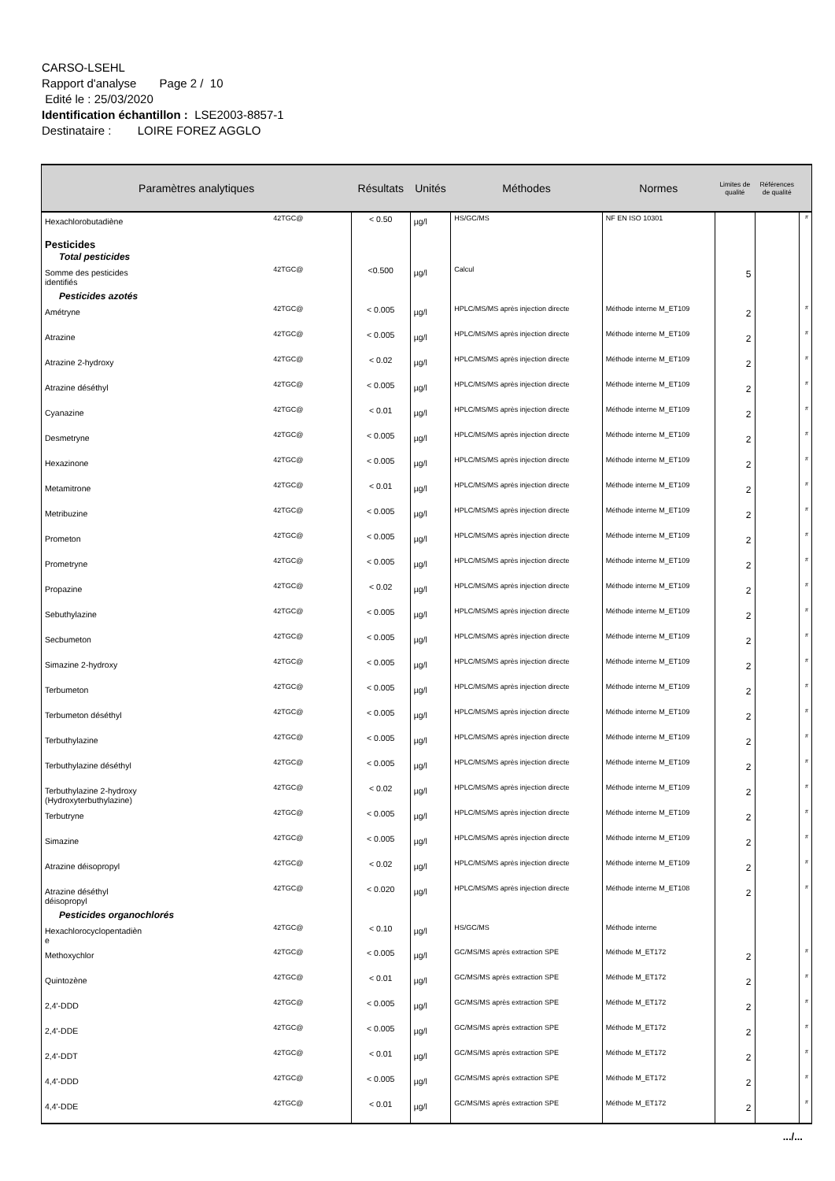CARSO-LSEHL
Rapport d'analyse Page 2 / 10
Edité le : 25/03/2020
Identification échantillon : LSE2003-8857-1
Destinataire : LOIRE FOREZ AGGLO
| Paramètres analytiques | | Résultats | Unités | Méthodes | Normes | Limites de qualité | Références de qualité | |
| --- | --- | --- | --- | --- | --- | --- | --- | --- |
| Hexachlorobutadiène | 42TGC@ | < 0.50 | µg/l | HS/GC/MS | NF EN ISO 10301 | | | # |
| Pesticides Total pesticides | | | | | | | | |
| Somme des pesticides identifiés | 42TGC@ | <0.500 | µg/l | Calcul | | 5 | | |
| Pesticides azotés | | | | | | | | |
| Amétryne | 42TGC@ | < 0.005 | µg/l | HPLC/MS/MS après injection directe | Méthode interne M_ET109 | 2 | | # |
| Atrazine | 42TGC@ | < 0.005 | µg/l | HPLC/MS/MS après injection directe | Méthode interne M_ET109 | 2 | | # |
| Atrazine 2-hydroxy | 42TGC@ | < 0.02 | µg/l | HPLC/MS/MS après injection directe | Méthode interne M_ET109 | 2 | | # |
| Atrazine déséthyl | 42TGC@ | < 0.005 | µg/l | HPLC/MS/MS après injection directe | Méthode interne M_ET109 | 2 | | # |
| Cyanazine | 42TGC@ | < 0.01 | µg/l | HPLC/MS/MS après injection directe | Méthode interne M_ET109 | 2 | | # |
| Desmetryne | 42TGC@ | < 0.005 | µg/l | HPLC/MS/MS après injection directe | Méthode interne M_ET109 | 2 | | # |
| Hexazinone | 42TGC@ | < 0.005 | µg/l | HPLC/MS/MS après injection directe | Méthode interne M_ET109 | 2 | | # |
| Metamitrone | 42TGC@ | < 0.01 | µg/l | HPLC/MS/MS après injection directe | Méthode interne M_ET109 | 2 | | # |
| Metribuzine | 42TGC@ | < 0.005 | µg/l | HPLC/MS/MS après injection directe | Méthode interne M_ET109 | 2 | | # |
| Prometon | 42TGC@ | < 0.005 | µg/l | HPLC/MS/MS après injection directe | Méthode interne M_ET109 | 2 | | # |
| Prometryne | 42TGC@ | < 0.005 | µg/l | HPLC/MS/MS après injection directe | Méthode interne M_ET109 | 2 | | # |
| Propazine | 42TGC@ | < 0.02 | µg/l | HPLC/MS/MS après injection directe | Méthode interne M_ET109 | 2 | | # |
| Sebuthylazine | 42TGC@ | < 0.005 | µg/l | HPLC/MS/MS après injection directe | Méthode interne M_ET109 | 2 | | # |
| Secbumeton | 42TGC@ | < 0.005 | µg/l | HPLC/MS/MS après injection directe | Méthode interne M_ET109 | 2 | | # |
| Simazine 2-hydroxy | 42TGC@ | < 0.005 | µg/l | HPLC/MS/MS après injection directe | Méthode interne M_ET109 | 2 | | # |
| Terbumeton | 42TGC@ | < 0.005 | µg/l | HPLC/MS/MS après injection directe | Méthode interne M_ET109 | 2 | | # |
| Terbumeton déséthyl | 42TGC@ | < 0.005 | µg/l | HPLC/MS/MS après injection directe | Méthode interne M_ET109 | 2 | | # |
| Terbuthylazine | 42TGC@ | < 0.005 | µg/l | HPLC/MS/MS après injection directe | Méthode interne M_ET109 | 2 | | # |
| Terbuthylazine déséthyl | 42TGC@ | < 0.005 | µg/l | HPLC/MS/MS après injection directe | Méthode interne M_ET109 | 2 | | # |
| Terbuthylazine 2-hydroxy (Hydroxyterbuthylazine) | 42TGC@ | < 0.02 | µg/l | HPLC/MS/MS après injection directe | Méthode interne M_ET109 | 2 | | # |
| Terbutryne | 42TGC@ | < 0.005 | µg/l | HPLC/MS/MS après injection directe | Méthode interne M_ET109 | 2 | | # |
| Simazine | 42TGC@ | < 0.005 | µg/l | HPLC/MS/MS après injection directe | Méthode interne M_ET109 | 2 | | # |
| Atrazine déisopropyl | 42TGC@ | < 0.02 | µg/l | HPLC/MS/MS après injection directe | Méthode interne M_ET109 | 2 | | # |
| Atrazine déséthyl déisopropyl | 42TGC@ | < 0.020 | µg/l | HPLC/MS/MS après injection directe | Méthode interne M_ET108 | 2 | | # |
| Pesticides organochlorés | | | | | | | | |
| Hexachlorocyclopentadièn e | 42TGC@ | < 0.10 | µg/l | HS/GC/MS | Méthode interne | | | |
| Methoxychlor | 42TGC@ | < 0.005 | µg/l | GC/MS/MS après extraction SPE | Méthode M_ET172 | 2 | | # |
| Quintozène | 42TGC@ | < 0.01 | µg/l | GC/MS/MS après extraction SPE | Méthode M_ET172 | 2 | | # |
| 2,4'-DDD | 42TGC@ | < 0.005 | µg/l | GC/MS/MS après extraction SPE | Méthode M_ET172 | 2 | | # |
| 2,4'-DDE | 42TGC@ | < 0.005 | µg/l | GC/MS/MS après extraction SPE | Méthode M_ET172 | 2 | | # |
| 2,4'-DDT | 42TGC@ | < 0.01 | µg/l | GC/MS/MS après extraction SPE | Méthode M_ET172 | 2 | | # |
| 4,4'-DDD | 42TGC@ | < 0.005 | µg/l | GC/MS/MS après extraction SPE | Méthode M_ET172 | 2 | | # |
| 4,4'-DDE | 42TGC@ | < 0.01 | µg/l | GC/MS/MS après extraction SPE | Méthode M_ET172 | 2 | | # |
.../...